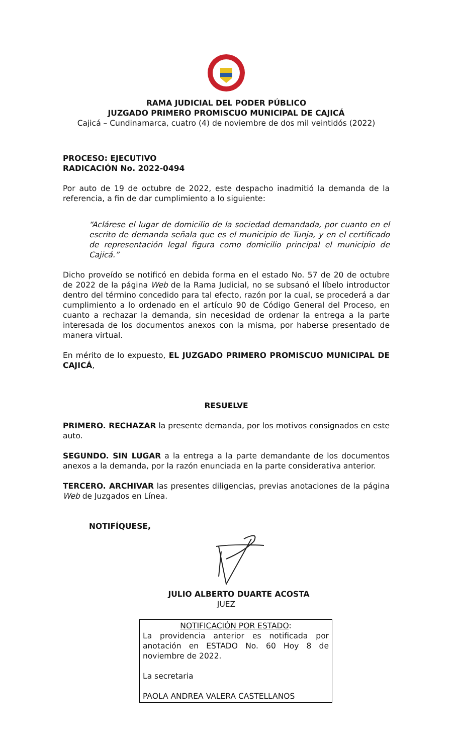RAMA JUDICIAL DEL PODER PÚBLICO
JUZGADO PRIMERO PROMISCUO MUNICIPAL DE CAJICÁ
Cajicá – Cundinamarca, cuatro (4) de noviembre de dos mil veintidós (2022)
PROCESO: EJECUTIVO
RADICACIÓN No. 2022-0494
Por auto de 19 de octubre de 2022, este despacho inadmitió la demanda de la referencia, a fin de dar cumplimiento a lo siguiente:
“Aclárese el lugar de domicilio de la sociedad demandada, por cuanto en el escrito de demanda señala que es el municipio de Tunja, y en el certificado de representación legal figura como domicilio principal el municipio de Cajicá.”
Dicho proveído se notificó en debida forma en el estado No. 57 de 20 de octubre de 2022 de la página Web de la Rama Judicial, no se subsanó el líbelo introductor dentro del término concedido para tal efecto, razón por la cual, se procederá a dar cumplimiento a lo ordenado en el artículo 90 de Código General del Proceso, en cuanto a rechazar la demanda, sin necesidad de ordenar la entrega a la parte interesada de los documentos anexos con la misma, por haberse presentado de manera virtual.
En mérito de lo expuesto, EL JUZGADO PRIMERO PROMISCUO MUNICIPAL DE CAJICÁ,
RESUELVE
PRIMERO. RECHAZAR la presente demanda, por los motivos consignados en este auto.
SEGUNDO. SIN LUGAR a la entrega a la parte demandante de los documentos anexos a la demanda, por la razón enunciada en la parte considerativa anterior.
TERCERO. ARCHIVAR las presentes diligencias, previas anotaciones de la página Web de Juzgados en Línea.
NOTIFÍQUESE,
JULIO ALBERTO DUARTE ACOSTA
JUEZ
NOTIFICACIÓN POR ESTADO:
La providencia anterior es notificada por anotación en ESTADO No. 60 Hoy 8 de noviembre de 2022.
La secretaria
PAOLA ANDREA VALERA CASTELLANOS